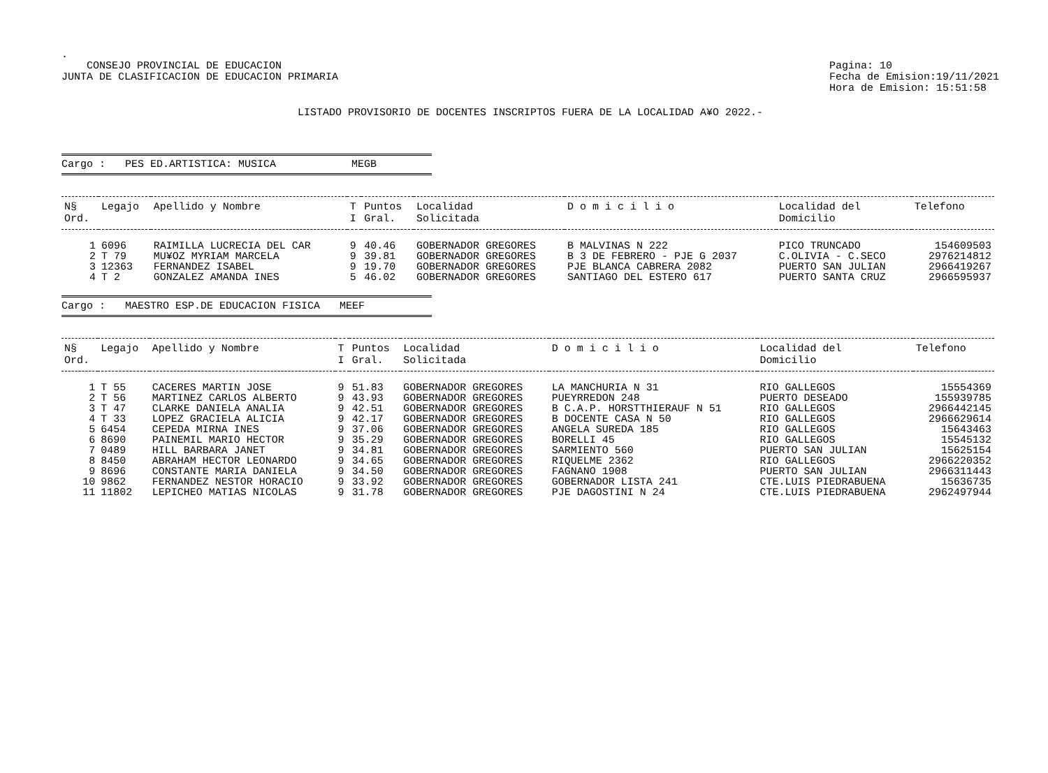.
CONSEJO PROVINCIAL DE EDUCACION
JUNTA DE CLASIFICACION DE EDUCACION PRIMARIA
Pagina: 10
Fecha de Emision:19/11/2021
Hora de Emision: 15:51:58
LISTADO PROVISORIO DE DOCENTES INSCRIPTOS FUERA DE LA LOCALIDAD A¥O 2022.-
Cargo : PES ED.ARTISTICA: MUSICA MEGB
| N§ Ord. | Legajo | Apellido y Nombre | T I | Puntos Gral. | Localidad Solicitada | D o m i c i l i o | Localidad del Domicilio | Telefono |
| --- | --- | --- | --- | --- | --- | --- | --- | --- |
| 1 | 6096 | RAIMILLA LUCRECIA DEL CAR | 9 | 40.46 | GOBERNADOR GREGORES | B MALVINAS N 222 | PICO TRUNCADO | 154609503 |
| 2 | T 79 | MU¥OZ MYRIAM MARCELA | 9 | 39.81 | GOBERNADOR GREGORES | B 3 DE FEBRERO - PJE G 2037 | C.OLIVIA - C.SECO | 2976214812 |
| 3 | 12363 | FERNANDEZ ISABEL | 9 | 19.70 | GOBERNADOR GREGORES | PJE BLANCA CABRERA 2082 | PUERTO SAN JULIAN | 2966419267 |
| 4 | T 2 | GONZALEZ AMANDA INES | 5 | 46.02 | GOBERNADOR GREGORES | SANTIAGO DEL ESTERO 617 | PUERTO SANTA CRUZ | 2966595937 |
Cargo : MAESTRO ESP.DE EDUCACION FISICA MEEF
| N§ Ord. | Legajo | Apellido y Nombre | T I | Puntos Gral. | Localidad Solicitada | D o m i c i l i o | Localidad del Domicilio | Telefono |
| --- | --- | --- | --- | --- | --- | --- | --- | --- |
| 1 | T 55 | CACERES MARTIN JOSE | 9 | 51.83 | GOBERNADOR GREGORES | LA MANCHURIA N 31 | RIO GALLEGOS | 15554369 |
| 2 | T 56 | MARTINEZ CARLOS ALBERTO | 9 | 43.93 | GOBERNADOR GREGORES | PUEYRREDON 248 | PUERTO DESEADO | 155939785 |
| 3 | T 47 | CLARKE DANIELA ANALIA | 9 | 42.51 | GOBERNADOR GREGORES | B C.A.P. HORSTTHIERAUF N 51 | RIO GALLEGOS | 2966442145 |
| 4 | T 33 | LOPEZ GRACIELA ALICIA | 9 | 42.17 | GOBERNADOR GREGORES | B DOCENTE CASA N 50 | RIO GALLEGOS | 2966629614 |
| 5 | 6454 | CEPEDA MIRNA INES | 9 | 37.06 | GOBERNADOR GREGORES | ANGELA SUREDA 185 | RIO GALLEGOS | 15643463 |
| 6 | 8690 | PAINEMIL MARIO HECTOR | 9 | 35.29 | GOBERNADOR GREGORES | BORELLI 45 | RIO GALLEGOS | 15545132 |
| 7 | 0489 | HILL BARBARA JANET | 9 | 34.81 | GOBERNADOR GREGORES | SARMIENTO 560 | PUERTO SAN JULIAN | 15625154 |
| 8 | 8450 | ABRAHAM HECTOR LEONARDO | 9 | 34.65 | GOBERNADOR GREGORES | RIQUELME 2362 | RIO GALLEGOS | 2966220352 |
| 9 | 8696 | CONSTANTE MARIA DANIELA | 9 | 34.50 | GOBERNADOR GREGORES | FAGNANO 1908 | PUERTO SAN JULIAN | 2966311443 |
| 10 | 9862 | FERNANDEZ NESTOR HORACIO | 9 | 33.92 | GOBERNADOR GREGORES | GOBERNADOR LISTA 241 | CTE.LUIS PIEDRABUENA | 15636735 |
| 11 | 11802 | LEPICHEO MATIAS NICOLAS | 9 | 31.78 | GOBERNADOR GREGORES | PJE DAGOSTINI N 24 | CTE.LUIS PIEDRABUENA | 2962497944 |